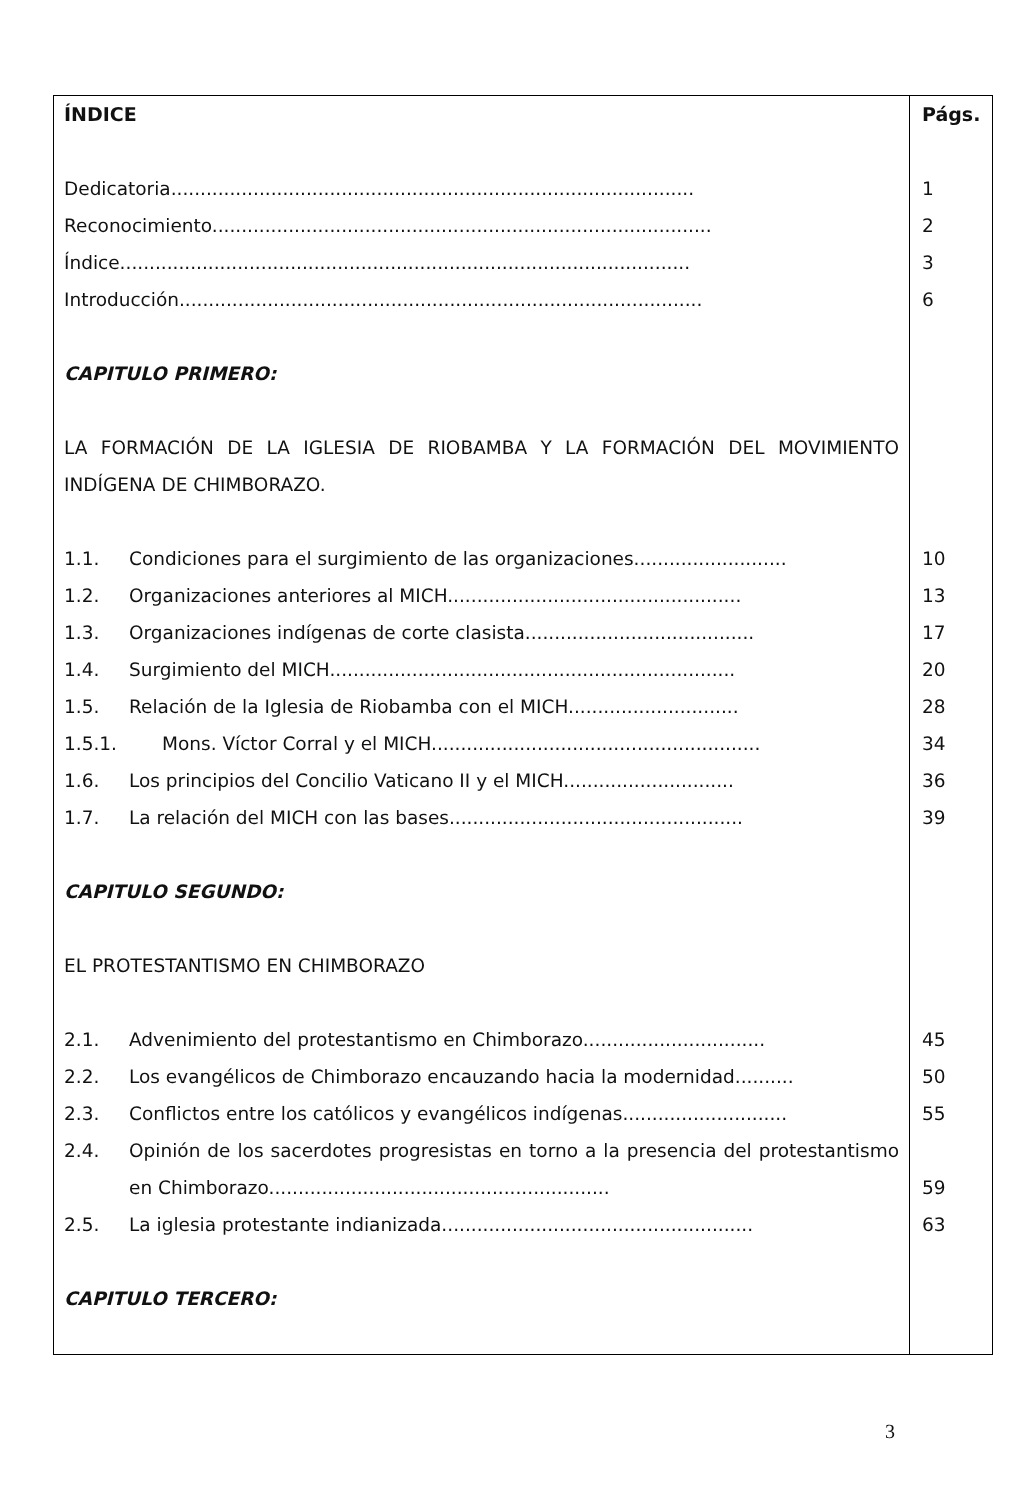| ÍNDICE | Págs. |
| Dedicatoria......................................................................................... | 1 |
| Reconocimiento..................................................................................... | 2 |
| Índice................................................................................................. | 3 |
| Introducción......................................................................................... | 6 |
| CAPITULO PRIMERO: | |
| LA FORMACIÓN DE LA IGLESIA DE RIOBAMBA Y LA FORMACIÓN DEL MOVIMIENTO INDÍGENA DE CHIMBORAZO. | |
| 1.1. Condiciones para el surgimiento de las organizaciones.......................... | 10 |
| 1.2. Organizaciones anteriores al MICH.................................................. | 13 |
| 1.3. Organizaciones indígenas de corte clasista....................................... | 17 |
| 1.4. Surgimiento del MICH..................................................................... | 20 |
| 1.5. Relación de la Iglesia de Riobamba con el MICH............................. | 28 |
| 1.5.1. Mons. Víctor Corral y el MICH........................................................ | 34 |
| 1.6. Los principios del Concilio Vaticano II y el MICH............................. | 36 |
| 1.7. La relación del MICH con las bases.................................................. | 39 |
| CAPITULO SEGUNDO: | |
| EL PROTESTANTISMO EN CHIMBORAZO | |
| 2.1. Advenimiento del protestantismo en Chimborazo............................... | 45 |
| 2.2. Los evangélicos de Chimborazo encauzando hacia la modernidad.......... | 50 |
| 2.3. Conflictos entre los católicos y evangélicos indígenas............................ | 55 |
| 2.4. Opinión de los sacerdotes progresistas en torno a la presencia del protestantismo en Chimborazo.......................................................... | 59 |
| 2.5. La iglesia protestante indianizada..................................................... | 63 |
| CAPITULO TERCERO: | |
3